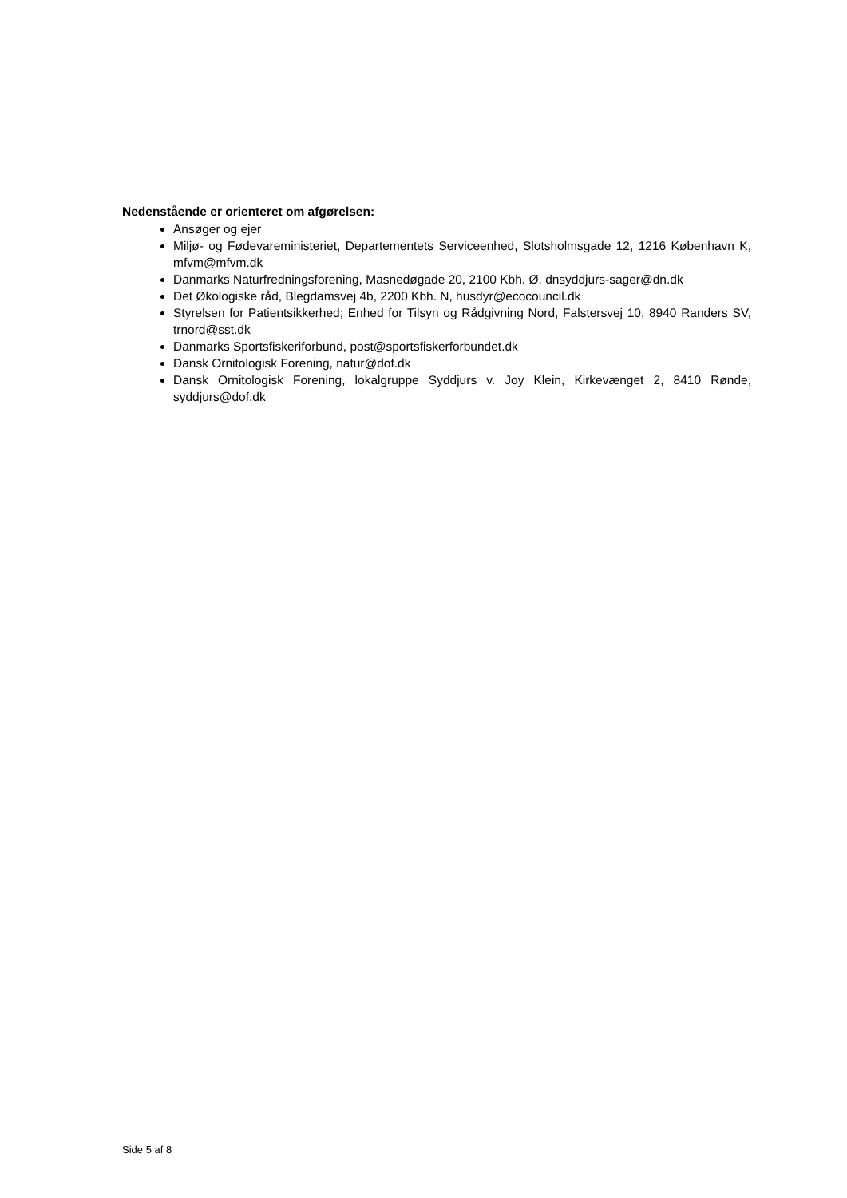Nedenstående er orienteret om afgørelsen:
Ansøger og ejer
Miljø- og Fødevareministeriet, Departementets Serviceenhed, Slotsholmsgade 12, 1216 København K, mfvm@mfvm.dk
Danmarks Naturfredningsforening, Masnedøgade 20, 2100 Kbh. Ø, dnsyddjurs-sager@dn.dk
Det Økologiske råd, Blegdamsvej 4b, 2200 Kbh. N, husdyr@ecocouncil.dk
Styrelsen for Patientsikkerhed; Enhed for Tilsyn og Rådgivning Nord, Falstersvej 10, 8940 Randers SV, trnord@sst.dk
Danmarks Sportsfiskeriforbund, post@sportsfiskerforbundet.dk
Dansk Ornitologisk Forening, natur@dof.dk
Dansk Ornitologisk Forening, lokalgruppe Syddjurs v. Joy Klein, Kirkevænget 2, 8410 Rønde, syddjurs@dof.dk
Side 5 af 8